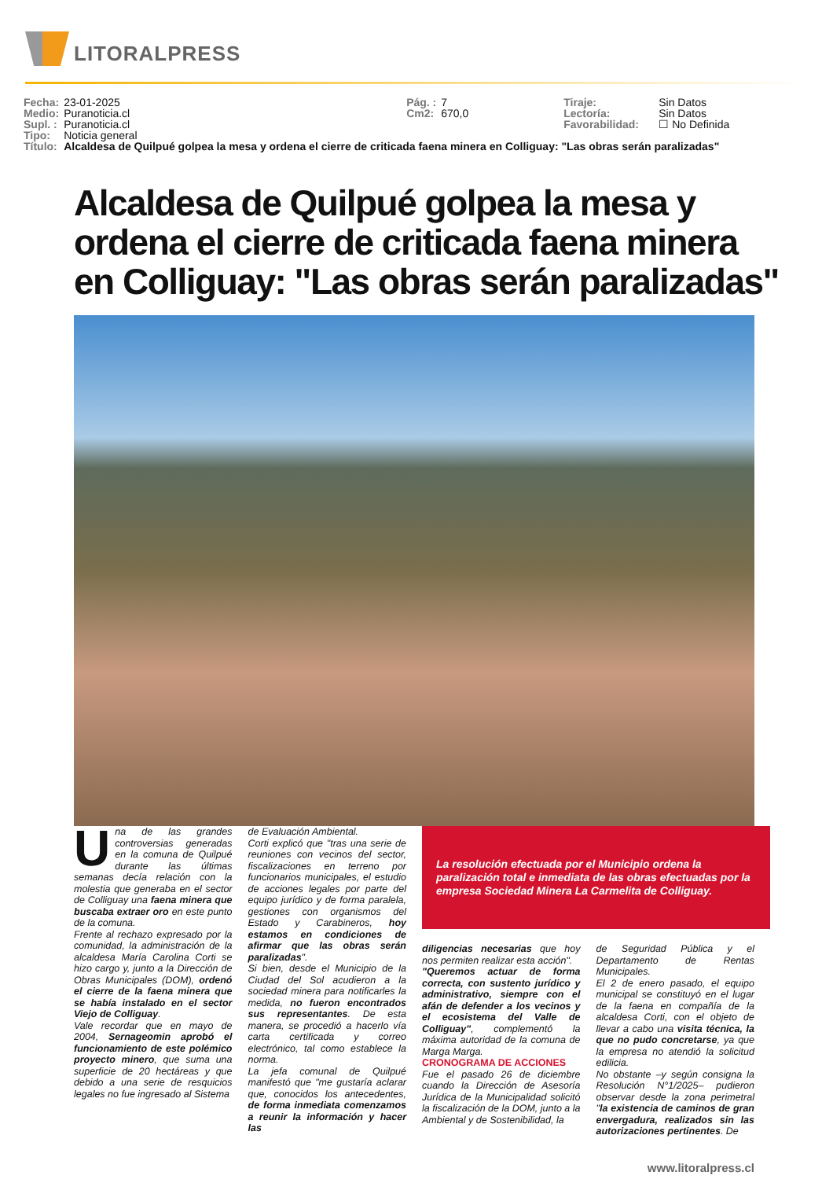LITORALPRESS
| Fecha: | 23-01-2025 | Pág. : | 7 | Tiraje: | Sin Datos |
| Medio: | Puranoticia.cl | Cm2: | 670,0 | Lectoría: | Sin Datos |
| Supl. : | Puranoticia.cl | | | Favorabilidad: | ☐ No Definida |
| Tipo: | Noticia general | | | | |
| Título: | Alcaldesa de Quilpué golpea la mesa y ordena el cierre de criticada faena minera en Colliguay: "Las obras serán paralizadas" | | | | |
Alcaldesa de Quilpué golpea la mesa y ordena el cierre de criticada faena minera en Colliguay: "Las obras serán paralizadas"
Una de las grandes controversias generadas en la comuna de Quilpué durante las últimas semanas decía relación con la molestia que generaba en el sector de Colliguay una faena minera que buscaba extraer oro en este punto de la comuna.
Frente al rechazo expresado por la comunidad, la administración de la alcaldesa María Carolina Corti se hizo cargo y, junto a la Dirección de Obras Municipales (DOM), ordenó el cierre de la faena minera que se había instalado en el sector Viejo de Colliguay.
Vale recordar que en mayo de 2004, Sernageomin aprobó el funcionamiento de este polémico proyecto minero, que suma una superficie de 20 hectáreas y que debido a una serie de resquicios legales no fue ingresado al Sistema
de Evaluación Ambiental.
Corti explicó que "tras una serie de reuniones con vecinos del sector, fiscalizaciones en terreno por funcionarios municipales, el estudio de acciones legales por parte del equipo jurídico y de forma paralela, gestiones con organismos del Estado y Carabineros, hoy estamos en condiciones de afirmar que las obras serán paralizadas".
Si bien, desde el Municipio de la Ciudad del Sol acudieron a la sociedad minera para notificarles la medida, no fueron encontrados sus representantes. De esta manera, se procedió a hacerlo vía carta certificada y correo electrónico, tal como establece la norma.
La jefa comunal de Quilpué manifestó que "me gustaría aclarar que, conocidos los antecedentes, de forma inmediata comenzamos a reunir la información y hacer las
La resolución efectuada por el Municipio ordena la paralización total e inmediata de las obras efectuadas por la empresa Sociedad Minera La Carmelita de Colliguay.
diligencias necesarias que hoy nos permiten realizar esta acción".
"Queremos actuar de forma correcta, con sustento jurídico y administrativo, siempre con el afán de defender a los vecinos y el ecosistema del Valle de Colliguay", complementó la máxima autoridad de la comuna de Marga Marga.
CRONOGRAMA DE ACCIONES
Fue el pasado 26 de diciembre cuando la Dirección de Asesoría Jurídica de la Municipalidad solicitó la fiscalización de la DOM, junto a la Ambiental y de Sostenibilidad, la
de Seguridad Pública y el Departamento de Rentas Municipales.
El 2 de enero pasado, el equipo municipal se constituyó en el lugar de la faena en compañía de la alcaldesa Corti, con el objeto de llevar a cabo una visita técnica, la que no pudo concretarse, ya que la empresa no atendió la solicitud edilicia.
No obstante –y según consigna la Resolución N°1/2025– pudieron observar desde la zona perimetral "la existencia de caminos de gran envergadura, realizados sin las autorizaciones pertinentes. De
www.litoralpress.cl